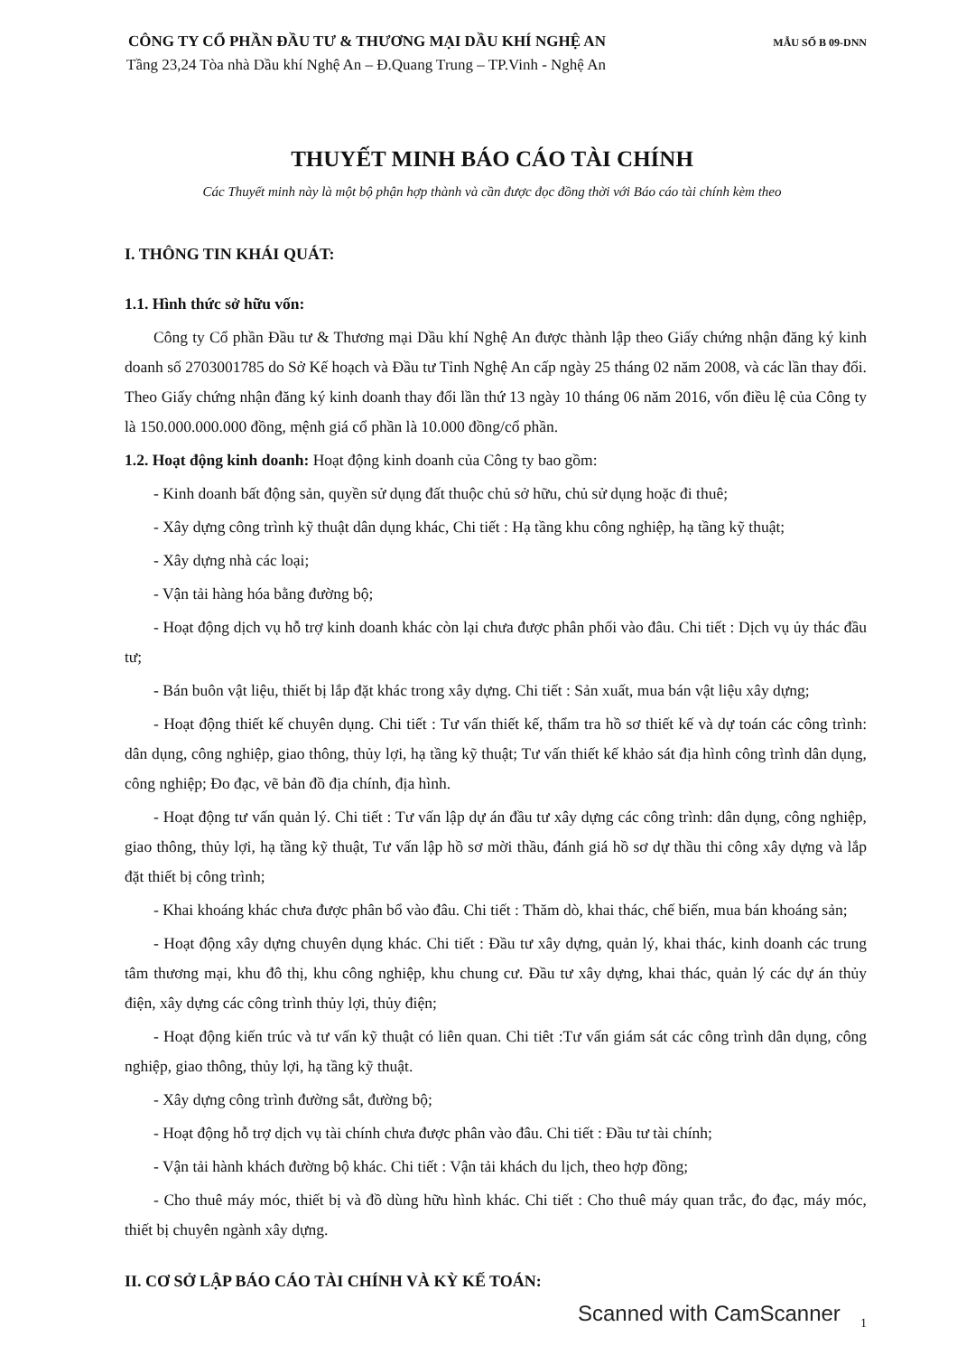CÔNG TY CỔ PHẦN ĐẦU TƯ & THƯƠNG MẠI DẦU KHÍ NGHỆ AN
MẪU SỐ B 09-DNN
Tầng 23,24 Tòa nhà Dầu khí Nghệ An – Đ.Quang Trung – TP.Vinh - Nghệ An
THUYẾT MINH BÁO CÁO TÀI CHÍNH
Các Thuyết minh này là một bộ phận hợp thành và cần được đọc đồng thời với Báo cáo tài chính kèm theo
I. THÔNG TIN KHÁI QUÁT:
1.1. Hình thức sở hữu vốn:
Công ty Cổ phần Đầu tư & Thương mại Dầu khí Nghệ An được thành lập theo Giấy chứng nhận đăng ký kinh doanh số 2703001785 do Sở Kế hoạch và Đầu tư Tỉnh Nghệ An cấp ngày 25 tháng 02 năm 2008, và các lần thay đổi. Theo Giấy chứng nhận đăng ký kinh doanh thay đổi lần thứ 13 ngày 10 tháng 06 năm 2016, vốn điều lệ của Công ty là 150.000.000.000 đồng, mệnh giá cổ phần là 10.000 đồng/cổ phần.
1.2. Hoạt động kinh doanh: Hoạt động kinh doanh của Công ty bao gồm:
- Kinh doanh bất động sản, quyền sử dụng đất thuộc chủ sở hữu, chủ sử dụng hoặc đi thuê;
- Xây dựng công trình kỹ thuật dân dụng khác, Chi tiết : Hạ tầng khu công nghiệp, hạ tầng kỹ thuật;
- Xây dựng nhà các loại;
- Vận tải hàng hóa bằng đường bộ;
- Hoạt động dịch vụ hỗ trợ kinh doanh khác còn lại chưa được phân phối vào đâu. Chi tiết : Dịch vụ ủy thác đầu tư;
- Bán buôn vật liệu, thiết bị lắp đặt khác trong xây dựng. Chi tiết : Sản xuất, mua bán vật liệu xây dựng;
- Hoạt động thiết kế chuyên dụng. Chi tiết : Tư vấn thiết kế, thẩm tra hồ sơ thiết kế và dự toán các công trình: dân dụng, công nghiệp, giao thông, thủy lợi, hạ tầng kỹ thuật; Tư vấn thiết kế khảo sát địa hình công trình dân dụng, công nghiệp; Đo đạc, vẽ bản đồ địa chính, địa hình.
- Hoạt động tư vấn quản lý. Chi tiết : Tư vấn lập dự án đầu tư xây dựng các công trình: dân dụng, công nghiệp, giao thông, thủy lợi, hạ tầng kỹ thuật, Tư vấn lập hồ sơ mời thầu, đánh giá hồ sơ dự thầu thi công xây dựng và lắp đặt thiết bị công trình;
- Khai khoáng khác chưa được phân bổ vào đâu. Chi tiết : Thăm dò, khai thác, chế biến, mua bán khoáng sản;
- Hoạt động xây dựng chuyên dụng khác. Chi tiết : Đầu tư xây dựng, quản lý, khai thác, kinh doanh các trung tâm thương mại, khu đô thị, khu công nghiệp, khu chung cư. Đầu tư xây dựng, khai thác, quản lý các dự án thủy điện, xây dựng các công trình thủy lợi, thủy điện;
- Hoạt động kiến trúc và tư vấn kỹ thuật có liên quan. Chi tiêt :Tư vấn giám sát các công trình dân dụng, công nghiệp, giao thông, thủy lợi, hạ tầng kỹ thuật.
- Xây dựng công trình đường sắt, đường bộ;
- Hoạt động hỗ trợ dịch vụ tài chính chưa được phân vào đâu. Chi tiết : Đầu tư tài chính;
- Vận tải hành khách đường bộ khác. Chi tiết : Vận tải khách du lịch, theo hợp đồng;
- Cho thuê máy móc, thiết bị và đồ dùng hữu hình khác. Chi tiết : Cho thuê máy quan trắc, đo đạc, máy móc, thiết bị chuyên ngành xây dựng.
II. CƠ SỞ LẬP BÁO CÁO TÀI CHÍNH VÀ KỲ KẾ TOÁN:
1
Scanned with CamScanner